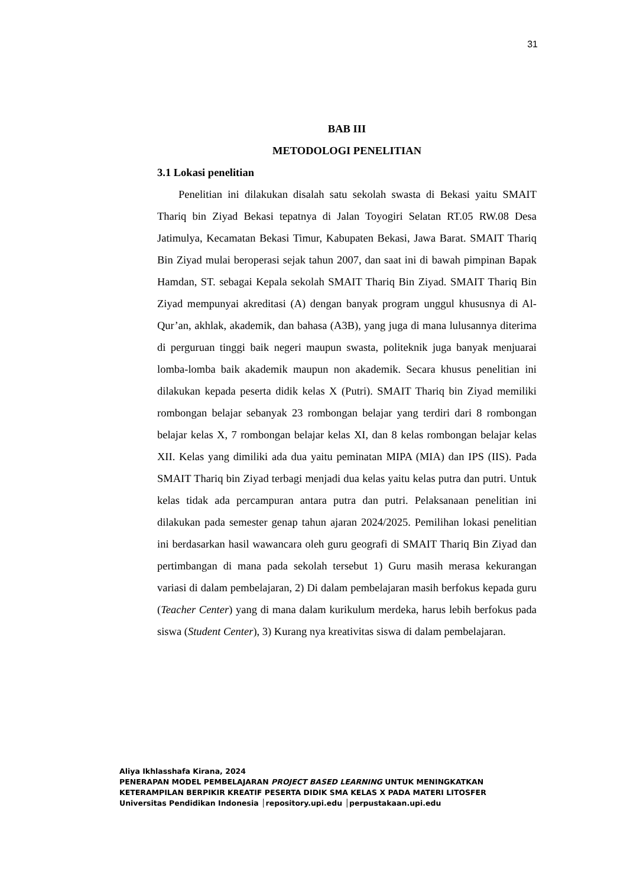31
BAB III
METODOLOGI PENELITIAN
3.1 Lokasi penelitian
Penelitian ini dilakukan disalah satu sekolah swasta di Bekasi yaitu SMAIT Thariq bin Ziyad Bekasi tepatnya di Jalan Toyogiri Selatan RT.05 RW.08 Desa Jatimulya, Kecamatan Bekasi Timur, Kabupaten Bekasi, Jawa Barat. SMAIT Thariq Bin Ziyad mulai beroperasi sejak tahun 2007, dan saat ini di bawah pimpinan Bapak Hamdan, ST. sebagai Kepala sekolah SMAIT Thariq Bin Ziyad. SMAIT Thariq Bin Ziyad mempunyai akreditasi (A) dengan banyak program unggul khususnya di Al-Qur’an, akhlak, akademik, dan bahasa (A3B), yang juga di mana lulusannya diterima di perguruan tinggi baik negeri maupun swasta, politeknik juga banyak menjuarai lomba-lomba baik akademik maupun non akademik. Secara khusus penelitian ini dilakukan kepada peserta didik kelas X (Putri). SMAIT Thariq bin Ziyad memiliki rombongan belajar sebanyak 23 rombongan belajar yang terdiri dari 8 rombongan belajar kelas X, 7 rombongan belajar kelas XI, dan 8 kelas rombongan belajar kelas XII. Kelas yang dimiliki ada dua yaitu peminatan MIPA (MIA) dan IPS (IIS). Pada SMAIT Thariq bin Ziyad terbagi menjadi dua kelas yaitu kelas putra dan putri. Untuk kelas tidak ada percampuran antara putra dan putri. Pelaksanaan penelitian ini dilakukan pada semester genap tahun ajaran 2024/2025. Pemilihan lokasi penelitian ini berdasarkan hasil wawancara oleh guru geografi di SMAIT Thariq Bin Ziyad dan pertimbangan di mana pada sekolah tersebut 1) Guru masih merasa kekurangan variasi di dalam pembelajaran, 2) Di dalam pembelajaran masih berfokus kepada guru (Teacher Center) yang di mana dalam kurikulum merdeka, harus lebih berfokus pada siswa (Student Center), 3) Kurang nya kreativitas siswa di dalam pembelajaran.
Aliya Ikhlasshafa Kirana, 2024
PENERAPAN MODEL PEMBELAJARAN PROJECT BASED LEARNING UNTUK MENINGKATKAN
KETERAMPILAN BERPIKIR KREATIF PESERTA DIDIK SMA KELAS X PADA MATERI LITOSFER
Universitas Pendidikan Indonesia │repository.upi.edu │perpustakaan.upi.edu